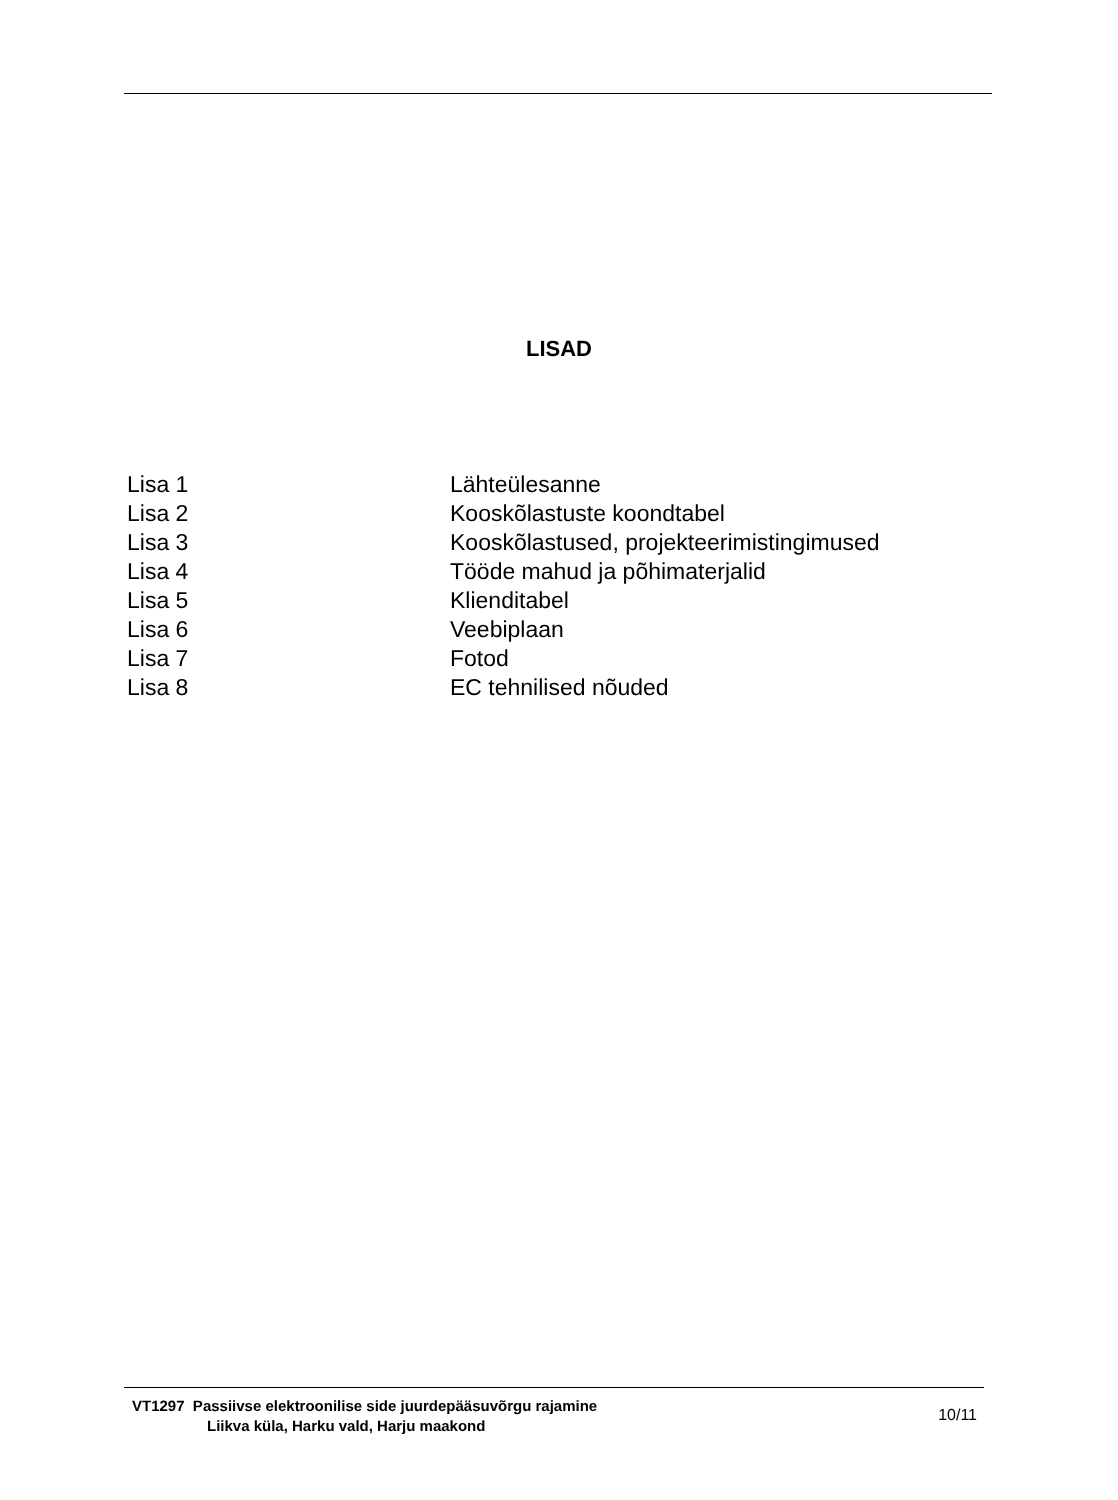LISAD
| Lisa 1 | Lähteülesanne |
| Lisa 2 | Kooskõlastuste koondtabel |
| Lisa 3 | Kooskõlastused, projekteerimistingimused |
| Lisa 4 | Tööde mahud ja põhimaterjalid |
| Lisa 5 | Klienditabel |
| Lisa 6 | Veebiplaan |
| Lisa 7 | Fotod |
| Lisa 8 | EC tehnilised nõuded |
VT1297 Passiivse elektroonilise side juurdepääsuvõrgu rajamine
Liikva küla, Harku vald, Harju maakond
10/11